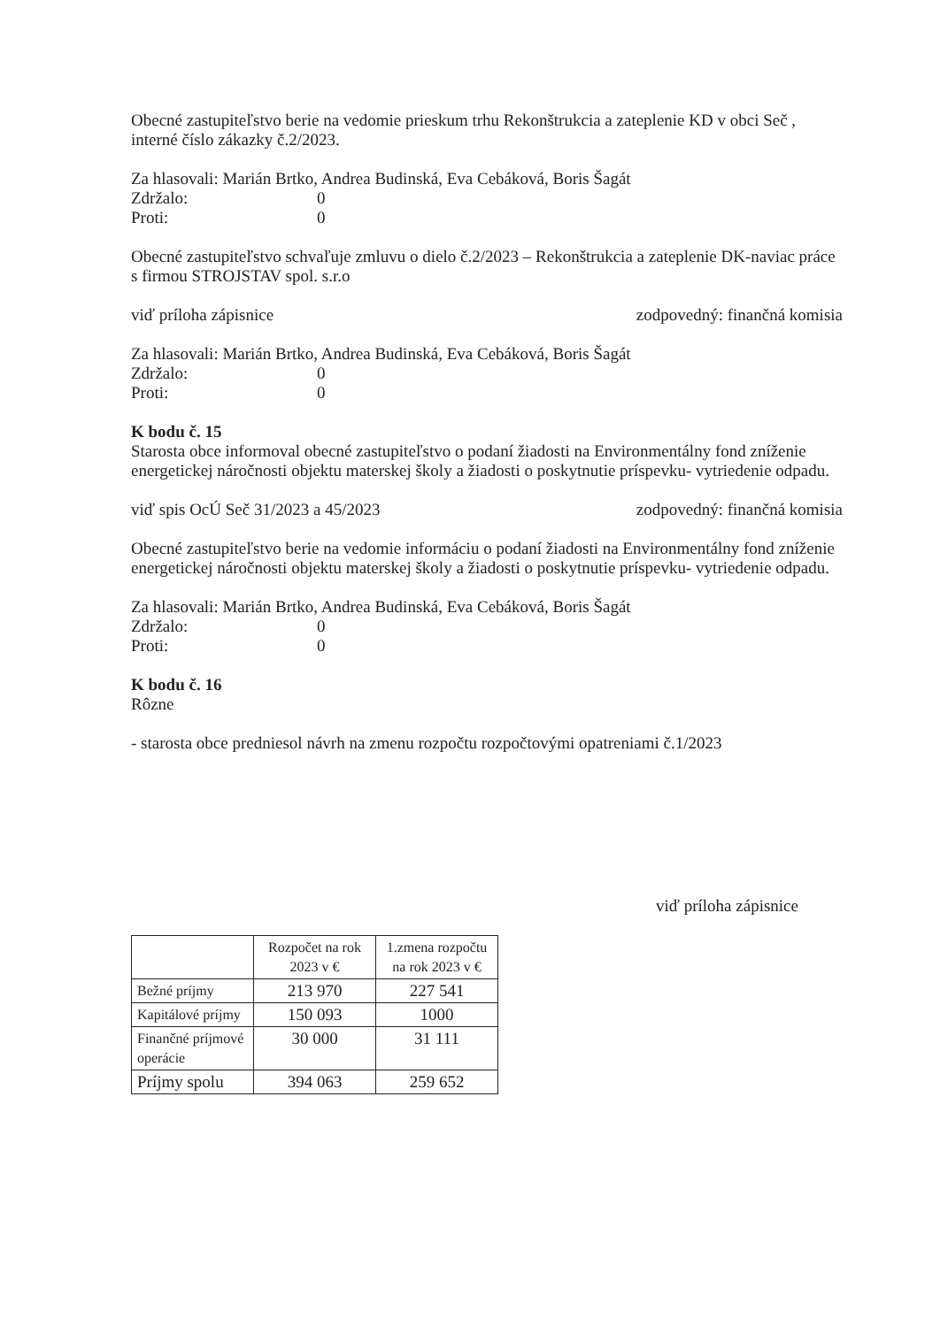Obecné zastupiteľstvo berie na vedomie prieskum trhu Rekonštrukcia a zateplenie KD v obci Seč , interné číslo zákazky č.2/2023.
Za hlasovali: Marián Brtko, Andrea Budinská, Eva Cebáková, Boris Šagát
Zdržalo: 0
Proti: 0
Obecné zastupiteľstvo schvaľuje zmluvu o dielo č.2/2023 – Rekonštrukcia a zateplenie DK-naviac práce s firmou STROJSTAV spol. s.r.o
viď príloha zápisnice zodpovedný: finančná komisia
Za hlasovali: Marián Brtko, Andrea Budinská, Eva Cebáková, Boris Šagát
Zdržalo: 0
Proti: 0
K bodu č. 15
Starosta obce informoval obecné zastupiteľstvo o podaní žiadosti na Environmentálny fond zníženie energetickej náročnosti objektu materskej školy a žiadosti o poskytnutie príspevku- vytriedenie odpadu.
viď spis OcÚ Seč 31/2023 a 45/2023 zodpovedný: finančná komisia
Obecné zastupiteľstvo berie na vedomie informáciu o podaní žiadosti na Environmentálny fond zníženie energetickej náročnosti objektu materskej školy a žiadosti o poskytnutie príspevku- vytriedenie odpadu.
Za hlasovali: Marián Brtko, Andrea Budinská, Eva Cebáková, Boris Šagát
Zdržalo: 0
Proti: 0
K bodu č. 16
Rôzne
- starosta obce predniesol návrh na zmenu rozpočtu rozpočtovými opatreniami č.1/2023
viď príloha zápisnice
| | Rozpočet na rok 2023 v € | 1.zmena rozpočtu na rok 2023 v € |
| --- | --- | --- |
| Bežné príjmy | 213 970 | 227 541 |
| Kapitálové príjmy | 150 093 | 1000 |
| Finančné príjmové operácie | 30 000 | 31 111 |
| Príjmy spolu | 394 063 | 259 652 |